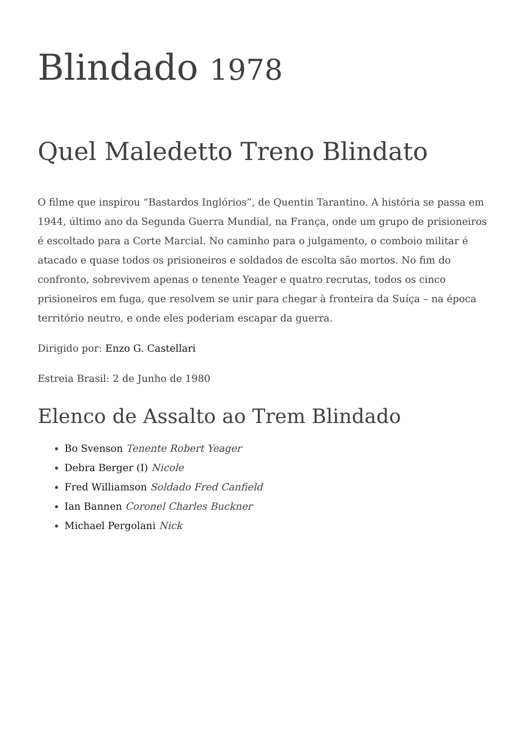Blindado 1978
Quel Maledetto Treno Blindato
O filme que inspirou “Bastardos Inglórios”, de Quentin Tarantino. A história se passa em 1944, último ano da Segunda Guerra Mundial, na França, onde um grupo de prisioneiros é escoltado para a Corte Marcial. No caminho para o julgamento, o comboio militar é atacado e quase todos os prisioneiros e soldados de escolta são mortos. No fim do confronto, sobrevivem apenas o tenente Yeager e quatro recrutas, todos os cinco prisioneiros em fuga, que resolvem se unir para chegar à fronteira da Suíça – na época território neutro, e onde eles poderiam escapar da guerra.
Dirigido por: Enzo G. Castellari
Estreia Brasil: 2 de Junho de 1980
Elenco de Assalto ao Trem Blindado
Bo Svenson Tenente Robert Yeager
Debra Berger (I) Nicole
Fred Williamson Soldado Fred Canfield
Ian Bannen Coronel Charles Buckner
Michael Pergolani Nick